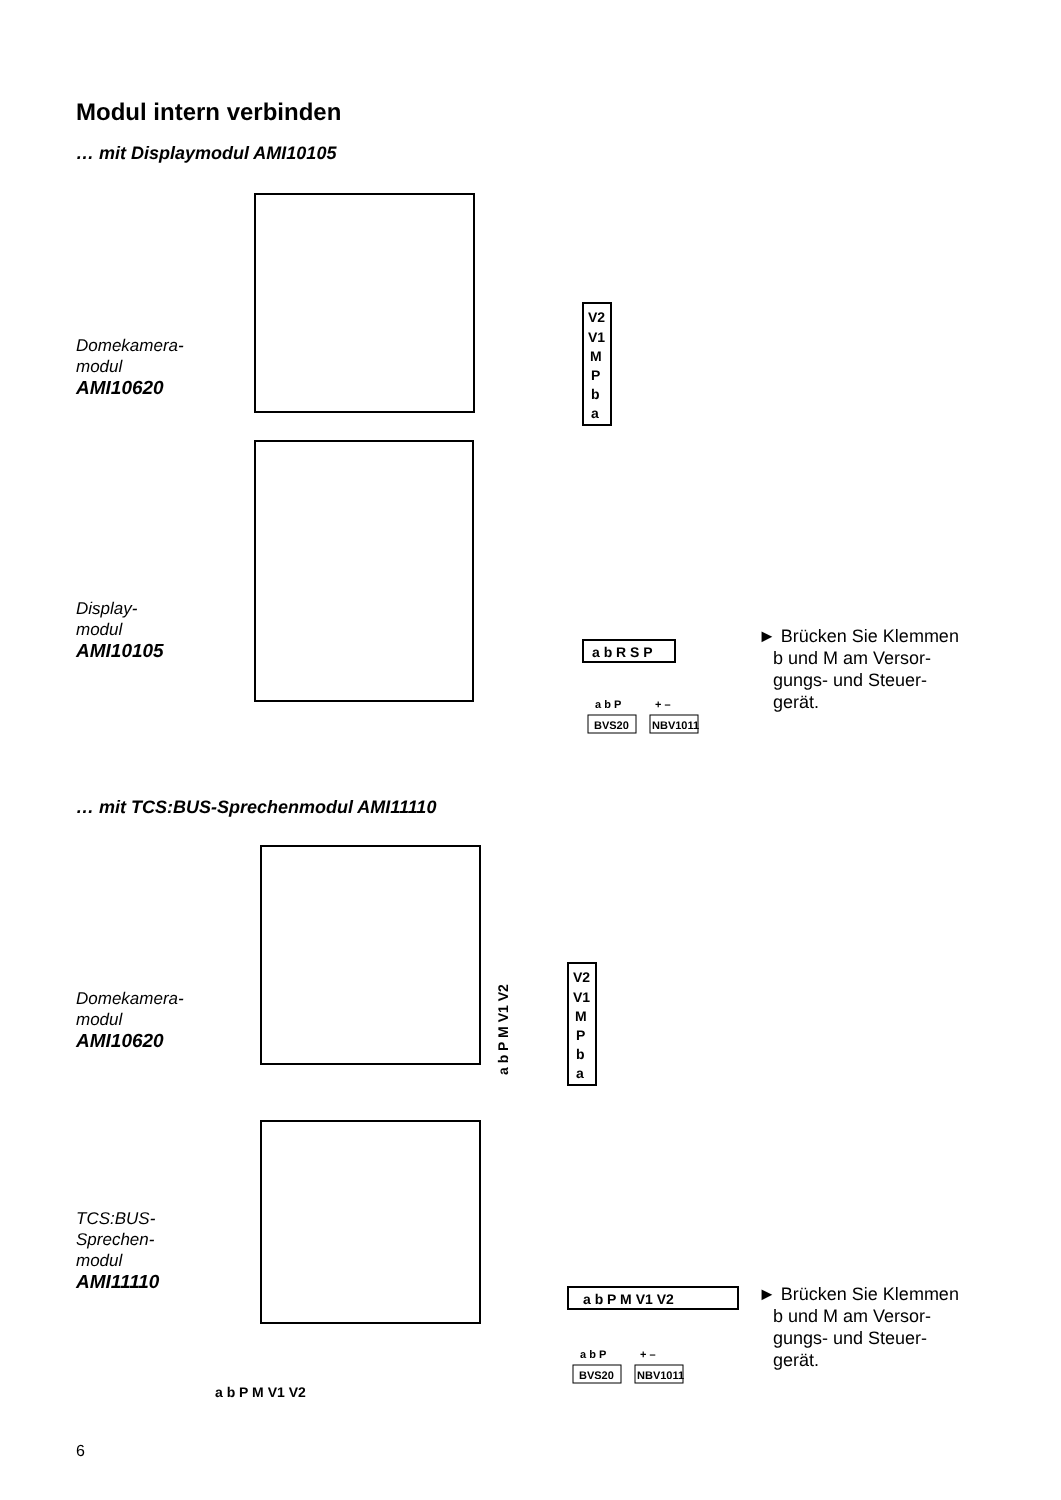Modul intern verbinden
… mit Displaymodul AMI10105
Domekamera-
modul
AMI10620
Display-
modul
AMI10105
V2
V1
M
P
b
a
a b R S P
a b P
+ –
BVS20
NBV1011
► Brücken Sie Klemmen
b und M am Versor-
gungs- und Steuer-
gerät.
… mit TCS:BUS-Sprechenmodul AMI11110
Domekamera-
modul
AMI10620
TCS:BUS-
Sprechen-
modul
AMI11110
a b P M V1 V2
a b P M V1 V2
V2
V1
M
P
b
a
a b P M V1 V2
a b P
+ –
BVS20
NBV1011
► Brücken Sie Klemmen
b und M am Versor-
gungs- und Steuer-
gerät.
6